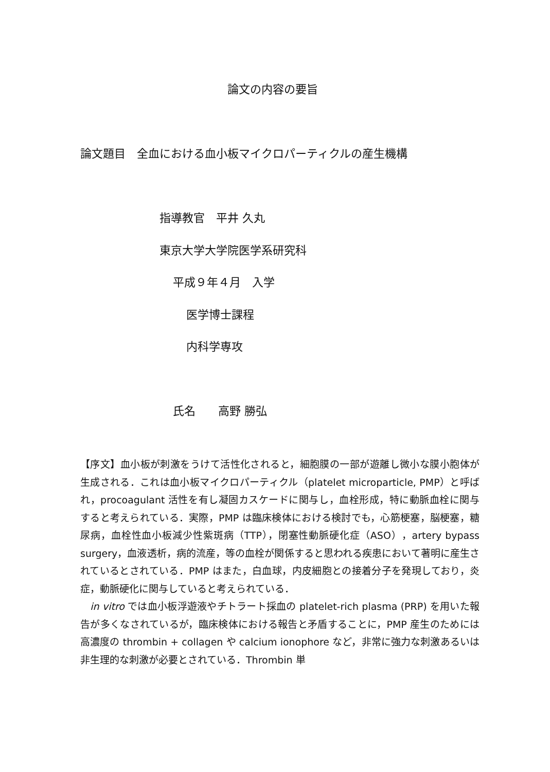論文の内容の要旨
論文題目　全血における血小板マイクロパーティクルの産生機構
指導教官　平井 久丸
東京大学大学院医学系研究科
平成９年４月　入学
医学博士課程
内科学専攻
氏名　　高野 勝弘
【序文】血小板が刺激をうけて活性化されると，細胞膜の一部が遊離し微小な膜小胞体が生成される．これは血小板マイクロパーティクル（platelet microparticle, PMP）と呼ばれ，procoagulant 活性を有し凝固カスケードに関与し，血栓形成，特に動脈血栓に関与すると考えられている．実際，PMP は臨床検体における検討でも，心筋梗塞，脳梗塞，糖尿病，血栓性血小板減少性紫斑病（TTP），閉塞性動脈硬化症（ASO），artery bypass surgery，血液透析，病的流産，等の血栓が関係すると思われる疾患において著明に産生されているとされている．PMP はまた，白血球，内皮細胞との接着分子を発現しており，炎症，動脈硬化に関与していると考えられている．
　in vitro では血小板浮遊液やチトラート採血の platelet-rich plasma (PRP) を用いた報告が多くなされているが，臨床検体における報告と矛盾することに，PMP 産生のためには高濃度の thrombin + collagen や calcium ionophore など，非常に強力な刺激あるいは非生理的な刺激が必要とされている．Thrombin 単